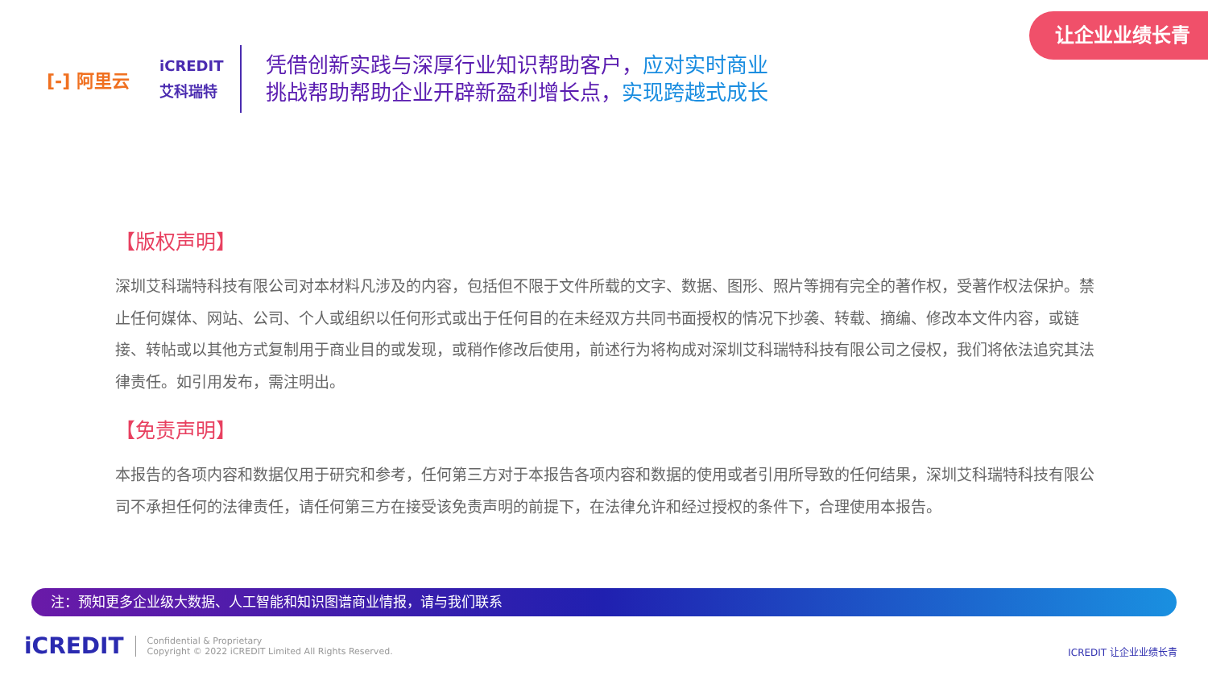让企业业绩长青
[-] 阿里云
iCREDIT
艾科瑞特
凭借创新实践与深厚行业知识帮助客户，应对实时商业
挑战帮助帮助企业开辟新盈利增长点，实现跨越式成长
【版权声明】
深圳艾科瑞特科技有限公司对本材料凡涉及的内容，包括但不限于文件所载的文字、数据、图形、照片等拥有完全的著作权，受著作权法保护。禁止任何媒体、网站、公司、个人或组织以任何形式或出于任何目的在未经双方共同书面授权的情况下抄袭、转载、摘编、修改本文件内容，或链接、转帖或以其他方式复制用于商业目的或发现，或稍作修改后使用，前述行为将构成对深圳艾科瑞特科技有限公司之侵权，我们将依法追究其法律责任。如引用发布，需注明出。
【免责声明】
本报告的各项内容和数据仅用于研究和参考，任何第三方对于本报告各项内容和数据的使用或者引用所导致的任何结果，深圳艾科瑞特科技有限公司不承担任何的法律责任，请任何第三方在接受该免责声明的前提下，在法律允许和经过授权的条件下，合理使用本报告。
注：预知更多企业级大数据、人工智能和知识图谱商业情报，请与我们联系
iCREDIT
Confidential & Proprietary
Copyright © 2022 iCREDIT Limited All Rights Reserved.
ICREDIT 让企业业绩长青